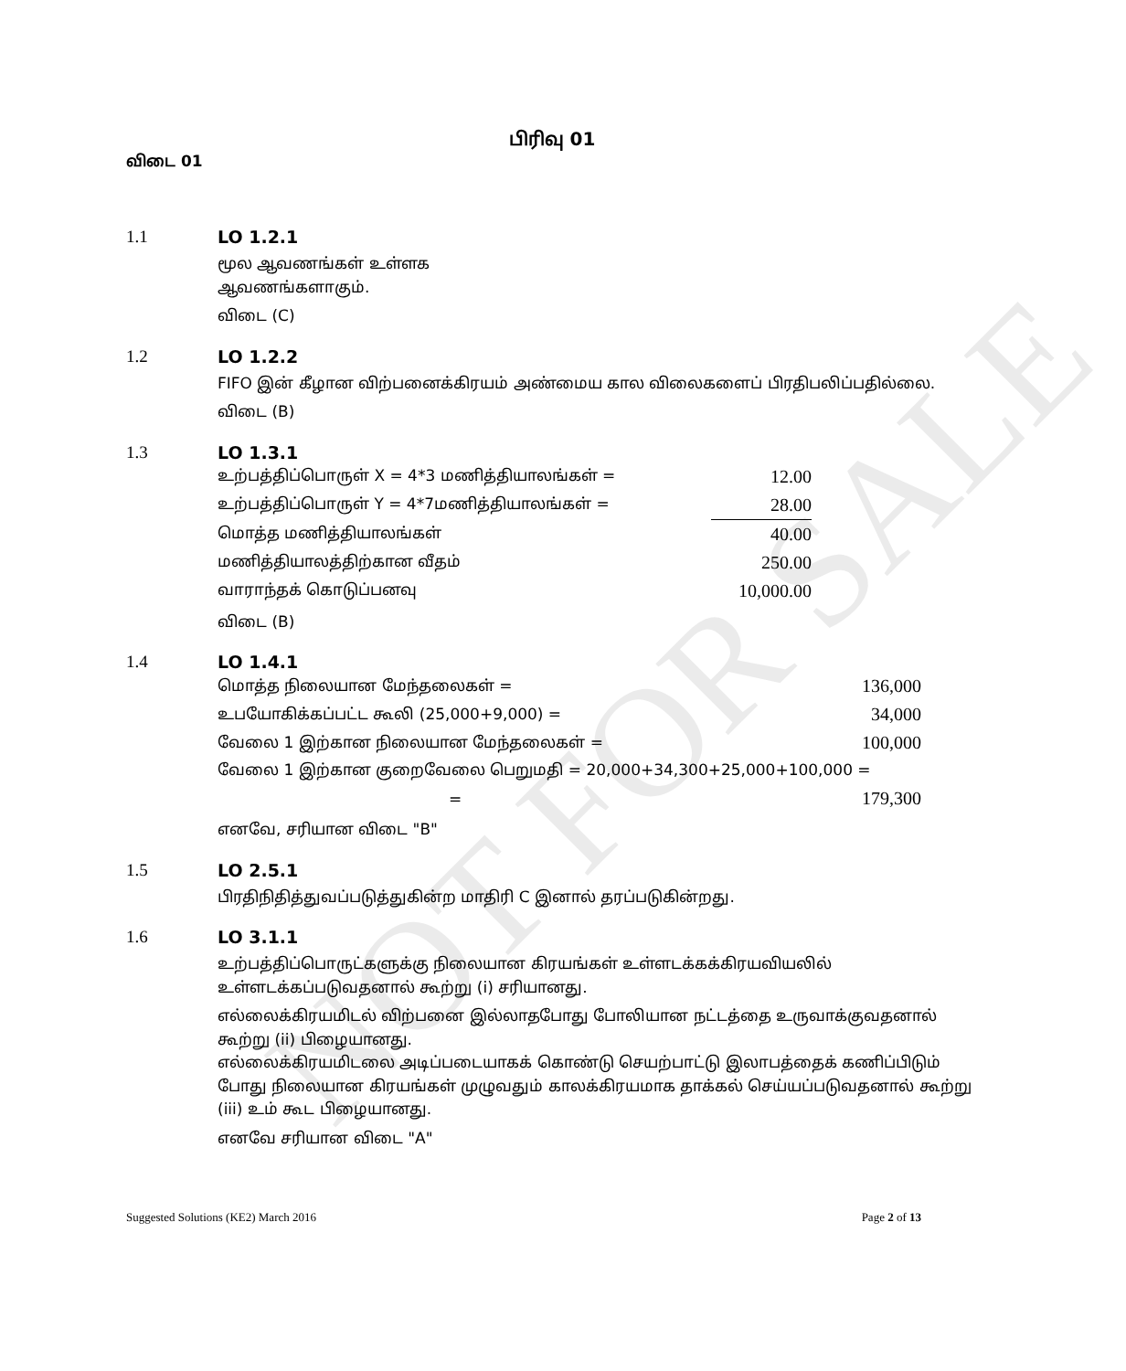NOT FOR SALE
பிரிவு 01
விடை 01
1.1 LO 1.2.1
மூல ஆவணங்கள் உள்ளக
ஆவணங்களாகும்.
விடை (C)
1.2 LO 1.2.2
FIFO இன் கீழான விற்பனைக்கிரயம் அண்மைய கால விலைகளைப் பிரதிபலிப்பதில்லை.
விடை (B)
1.3 LO 1.3.1
| உற்பத்திப்பொருள் X = 4*3 மணித்தியாலங்கள் = | 12.00 |
| உற்பத்திப்பொருள் Y = 4*7மணித்தியாலங்கள் = | 28.00 |
| மொத்த மணித்தியாலங்கள் | 40.00 |
| மணித்தியாலத்திற்கான வீதம் | 250.00 |
| வாராந்தக் கொடுப்பனவு | 10,000.00 |
விடை (B)
1.4 LO 1.4.1
| மொத்த நிலையான மேந்தலைகள் = | 136,000 |
| உபயோகிக்கப்பட்ட கூலி (25,000+9,000) = | 34,000 |
| வேலை 1 இற்கான நிலையான மேந்தலைகள் = | 100,000 |
| வேலை 1 இற்கான குறைவேலை பெறுமதி = 20,000+34,300+25,000+100,000 = | |
| = | 179,300 |
எனவே, சரியான விடை "B"
1.5 LO 2.5.1
பிரதிநிதித்துவப்படுத்துகின்ற மாதிரி C இனால் தரப்படுகின்றது.
1.6 LO 3.1.1
உற்பத்திப்பொருட்களுக்கு நிலையான கிரயங்கள் உள்ளடக்கக்கிரயவியலில் உள்ளடக்கப்படுவதனால் கூற்று (i) சரியானது.
எல்லைக்கிரயமிடல் விற்பனை இல்லாதபோது போலியான நட்டத்தை உருவாக்குவதனால் கூற்று (ii) பிழையானது.
எல்லைக்கிரயமிடலை அடிப்படையாகக் கொண்டு செயற்பாட்டு இலாபத்தைக் கணிப்பிடும் போது நிலையான கிரயங்கள் முழுவதும் காலக்கிரயமாக தாக்கல் செய்யப்படுவதனால் கூற்று (iii) உம் கூட பிழையானது.
எனவே சரியான விடை "A"
Suggested Solutions (KE2) March 2016 Page 2 of 13